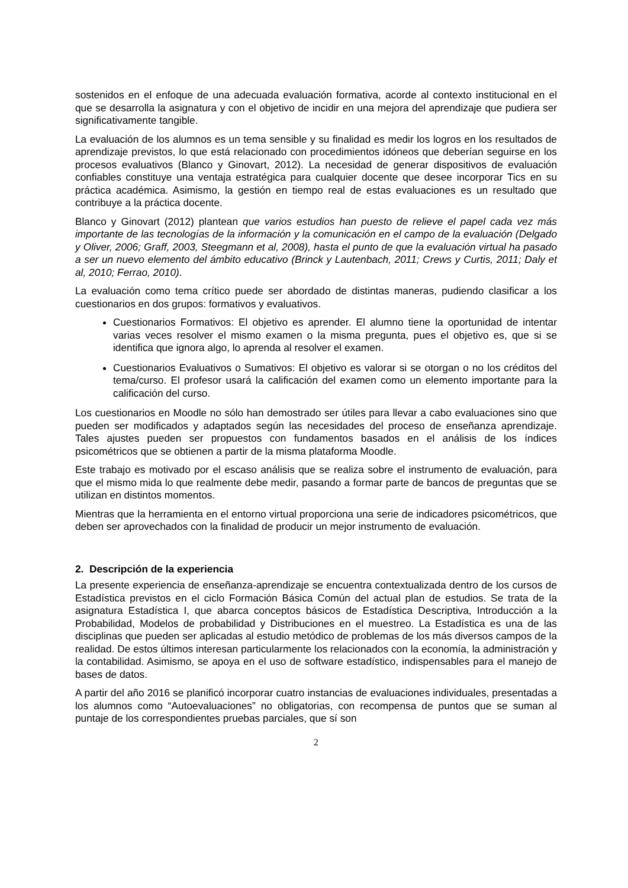sostenidos en el enfoque de una adecuada evaluación formativa, acorde al contexto institucional en el que se desarrolla la asignatura y con el objetivo de incidir en una mejora del aprendizaje que pudiera ser significativamente tangible.
La evaluación de los alumnos es un tema sensible y su finalidad es medir los logros en los resultados de aprendizaje previstos, lo que está relacionado con procedimientos idóneos que deberían seguirse en los procesos evaluativos (Blanco y Ginovart, 2012). La necesidad de generar dispositivos de evaluación confiables constituye una ventaja estratégica para cualquier docente que desee incorporar Tics en su práctica académica. Asimismo, la gestión en tiempo real de estas evaluaciones es un resultado que contribuye a la práctica docente.
Blanco y Ginovart (2012) plantean que varios estudios han puesto de relieve el papel cada vez más importante de las tecnologías de la información y la comunicación en el campo de la evaluación (Delgado y Oliver, 2006; Graff, 2003, Steegmann et al, 2008), hasta el punto de que la evaluación virtual ha pasado a ser un nuevo elemento del ámbito educativo (Brinck y Lautenbach, 2011; Crews y Curtis, 2011; Daly et al, 2010; Ferrao, 2010).
La evaluación como tema crítico puede ser abordado de distintas maneras, pudiendo clasificar a los cuestionarios en dos grupos: formativos y evaluativos.
Cuestionarios Formativos: El objetivo es aprender. El alumno tiene la oportunidad de intentar varias veces resolver el mismo examen o la misma pregunta, pues el objetivo es, que si se identifica que ignora algo, lo aprenda al resolver el examen.
Cuestionarios Evaluativos o Sumativos: El objetivo es valorar si se otorgan o no los créditos del tema/curso. El profesor usará la calificación del examen como un elemento importante para la calificación del curso.
Los cuestionarios en Moodle no sólo han demostrado ser útiles para llevar a cabo evaluaciones sino que pueden ser modificados y adaptados según las necesidades del proceso de enseñanza aprendizaje. Tales ajustes pueden ser propuestos con fundamentos basados en el análisis de los índices psicométricos que se obtienen a partir de la misma plataforma Moodle.
Este trabajo es motivado por el escaso análisis que se realiza sobre el instrumento de evaluación, para que el mismo mida lo que realmente debe medir, pasando a formar parte de bancos de preguntas que se utilizan en distintos momentos.
Mientras que la herramienta en el entorno virtual proporciona una serie de indicadores psicométricos, que deben ser aprovechados con la finalidad de producir un mejor instrumento de evaluación.
2. Descripción de la experiencia
La presente experiencia de enseñanza-aprendizaje se encuentra contextualizada dentro de los cursos de Estadística previstos en el ciclo Formación Básica Común del actual plan de estudios. Se trata de la asignatura Estadística I, que abarca conceptos básicos de Estadística Descriptiva, Introducción a la Probabilidad, Modelos de probabilidad y Distribuciones en el muestreo. La Estadística es una de las disciplinas que pueden ser aplicadas al estudio metódico de problemas de los más diversos campos de la realidad. De estos últimos interesan particularmente los relacionados con la economía, la administración y la contabilidad. Asimismo, se apoya en el uso de software estadístico, indispensables para el manejo de bases de datos.
A partir del año 2016 se planificó incorporar cuatro instancias de evaluaciones individuales, presentadas a los alumnos como “Autoevaluaciones” no obligatorias, con recompensa de puntos que se suman al puntaje de los correspondientes pruebas parciales, que sí son
2